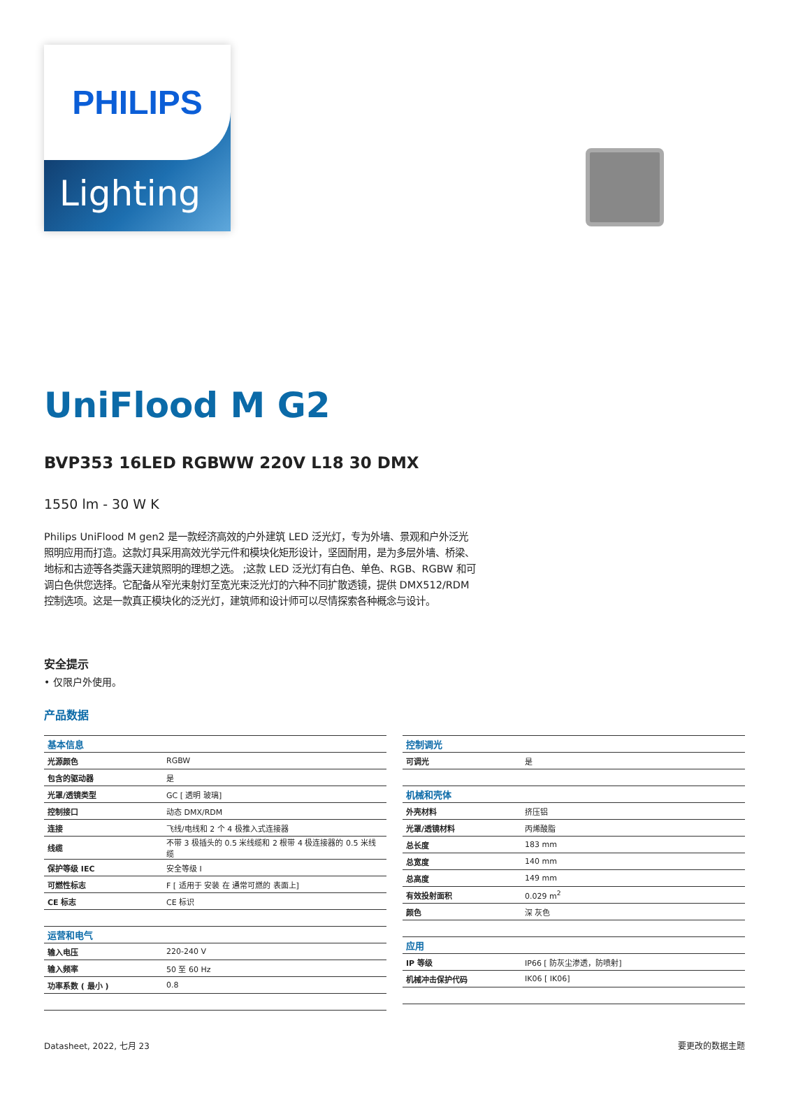PHILIPS
Lighting
UniFlood M G2
BVP353 16LED RGBWW 220V L18 30 DMX
1550 lm - 30 W K
Philips UniFlood M gen2 是一款经济高效的户外建筑 LED 泛光灯，专为外墙、景观和户外泛光照明应用而打造。这款灯具采用高效光学元件和模块化矩形设计，坚固耐用，是为多层外墙、桥梁、地标和古迹等各类露天建筑照明的理想之选。 ;这款 LED 泛光灯有白色、单色、RGB、RGBW 和可调白色供您选择。它配备从窄光束射灯至宽光束泛光灯的六种不同扩散透镜，提供 DMX512/RDM 控制选项。这是一款真正模块化的泛光灯，建筑师和设计师可以尽情探索各种概念与设计。
安全提示
• 仅限户外使用。
产品数据
| 基本信息 | |
| --- | --- |
| 光源颜色 | RGBW |
| 包含的驱动器 | 是 |
| 光罩/透镜类型 | GC [ 透明 玻璃] |
| 控制接口 | 动态 DMX/RDM |
| 连接 | 飞线/电线和 2 个 4 极推入式连接器 |
| 线缆 | 不带 3 极插头的 0.5 米线缆和 2 根带 4 极连接器的 0.5 米线缆 |
| 保护等级 IEC | 安全等级 I |
| 可燃性标志 | F [ 适用于 安装 在 通常可燃的 表面上] |
| CE 标志 | CE 标识 |
| 运营和电气 | |
| 输入电压 | 220-240 V |
| 输入频率 | 50 至 60 Hz |
| 功率系数 ( 最小 ) | 0.8 |
| 控制调光 | |
| --- | --- |
| 可调光 | 是 |
| 机械和壳体 | |
| 外壳材料 | 挤压铝 |
| 光罩/透镜材料 | 丙烯酸脂 |
| 总长度 | 183 mm |
| 总宽度 | 140 mm |
| 总高度 | 149 mm |
| 有效投射面积 | 0.029 m<sup>2</sup> |
| 颜色 | 深 灰色 |
| 应用 | |
| IP 等级 | IP66 [ 防灰尘渗透，防喷射] |
| 机械冲击保护代码 | IK06 [ IK06] |
Datasheet, 2022, 七月 23 要更改的数据主题